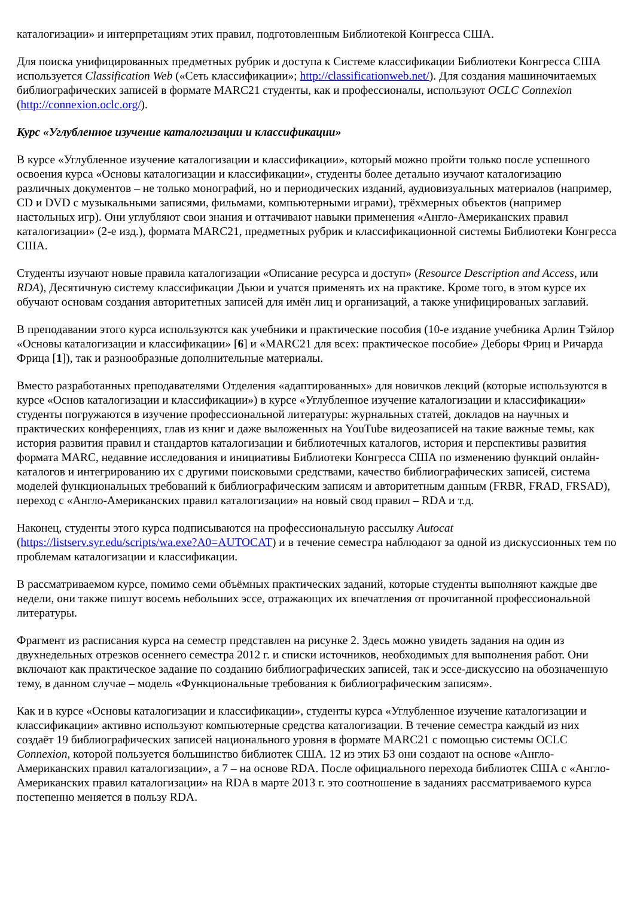каталогизации» и интерпретациям этих правил, подготовленным Библиотекой Конгресса США.
Для поиска унифицированных предметных рубрик и доступа к Системе классификации Библиотеки Конгресса США используется Classification Web («Сеть классификации»; http://classificationweb.net/). Для создания машиночитаемых библиографических записей в формате MARC21 студенты, как и профессионалы, используют OCLC Connexion (http://connexion.oclc.org/).
Курс «Углубленное изучение каталогизации и классификации»
В курсе «Углубленное изучение каталогизации и классификации», который можно пройти только после успешного освоения курса «Основы каталогизации и классификации», студенты более детально изучают каталогизацию различных документов – не только монографий, но и периодических изданий, аудиовизуальных материалов (например, CD и DVD с музыкальными записями, фильмами, компьютерными играми), трёхмерных объектов (например настольных игр). Они углубляют свои знания и оттачивают навыки применения «Англо-Американских правил каталогизации» (2-е изд.), формата MARC21, предметных рубрик и классификационной системы Библиотеки Конгресса США.
Студенты изучают новые правила каталогизации «Описание ресурса и доступ» (Resource Description and Access, или RDA), Десятичную систему классификации Дьюи и учатся применять их на практике. Кроме того, в этом курсе их обучают основам создания авторитетных записей для имён лиц и организаций, а также унифицированых заглавий.
В преподавании этого курса используются как учебники и практические пособия (10-е издание учебника Арлин Тэйлор «Основы каталогизации и классификации» [6] и «MARC21 для всех: практическое пособие» Деборы Фриц и Ричарда Фрица [1]), так и разнообразные дополнительные материалы.
Вместо разработанных преподавателями Отделения «адаптированных» для новичков лекций (которые используются в курсе «Основ каталогизации и классификации») в курсе «Углубленное изучение каталогизации и классификации» студенты погружаются в изучение профессиональной литературы: журнальных статей, докладов на научных и практических конференциях, глав из книг и даже выложенных на YouTube видеозаписей на такие важные темы, как история развития правил и стандартов каталогизации и библиотечных каталогов, история и перспективы развития формата MARC, недавние исследования и инициативы Библиотеки Конгресса США по изменению функций онлайн-каталогов и интегрированию их с другими поисковыми средствами, качество библиографических записей, система моделей функциональных требований к библиографическим записям и авторитетным данным (FRBR, FRAD, FRSAD), переход с «Англо-Американских правил каталогизации» на новый свод правил – RDA и т.д.
Наконец, студенты этого курса подписываются на профессиональную рассылку Autocat (https://listserv.syr.edu/scripts/wa.exe?A0=AUTOCAT) и в течение семестра наблюдают за одной из дискуссионных тем по проблемам каталогизации и классификации.
В рассматриваемом курсе, помимо семи объёмных практических заданий, которые студенты выполняют каждые две недели, они также пишут восемь небольших эссе, отражающих их впечатления от прочитанной профессиональной литературы.
Фрагмент из расписания курса на семестр представлен на рисунке 2. Здесь можно увидеть задания на один из двухнедельных отрезков осеннего семестра 2012 г. и списки источников, необходимых для выполнения работ. Они включают как практическое задание по созданию библиографических записей, так и эссе-дискуссию на обозначенную тему, в данном случае – модель «Функциональные требования к библиографическим записям».
Как и в курсе «Основы каталогизации и классификации», студенты курса «Углубленное изучение каталогизации и классификации» активно используют компьютерные средства каталогизации. В течение семестра каждый из них создаёт 19 библиографических записей национального уровня в формате MARC21 с помощью системы OCLC Connexion, которой пользуется большинство библиотек США. 12 из этих БЗ они создают на основе «Англо-Американских правил каталогизации», а 7 – на основе RDA. После официального перехода библиотек США с «Англо-Американских правил каталогизации» на RDA в марте 2013 г. это соотношение в заданиях рассматриваемого курса постепенно меняется в пользу RDA.